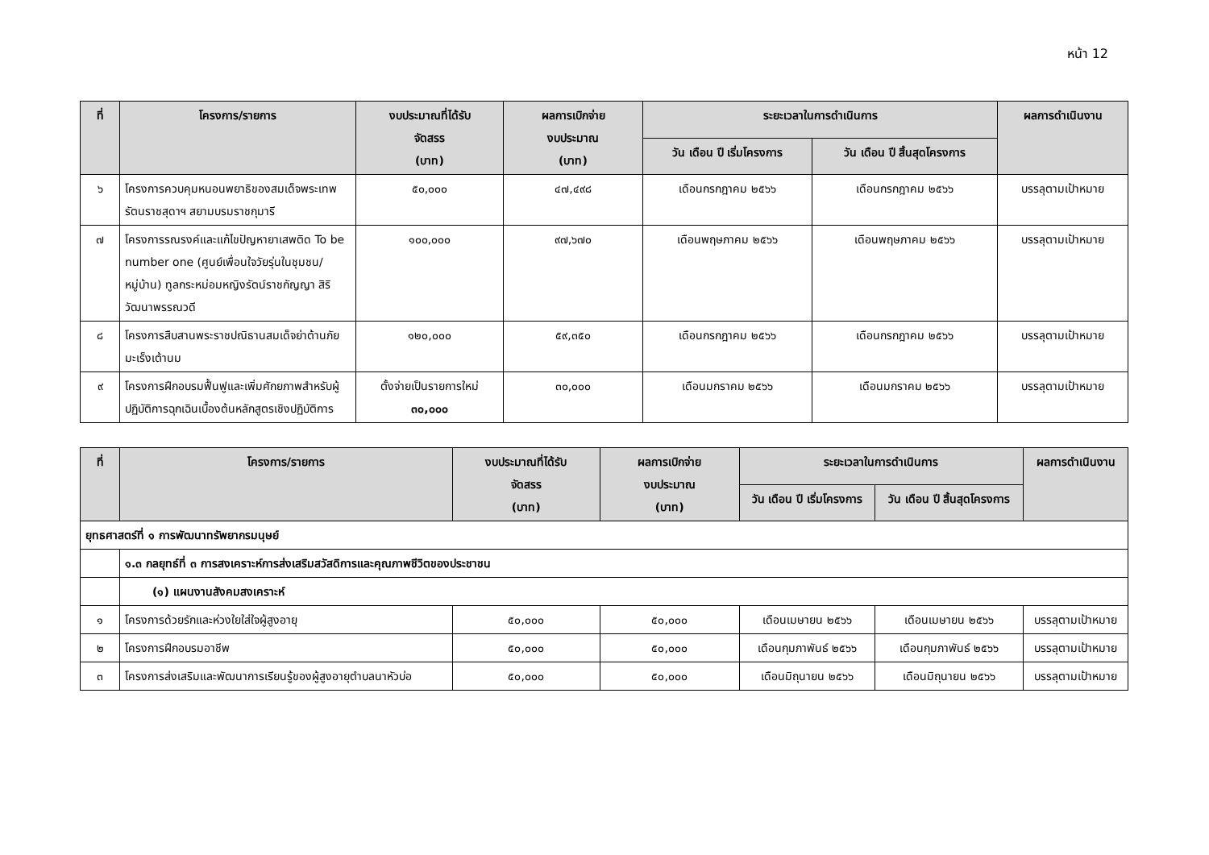หน้า 12
| ที่ | โครงการ/รายการ | งบประมาณที่ได้รับ จัดสรร (บาท) | ผลการเบิกจ่าย งบประมาณ (บาท) | ระยะเวลาในการดำเนินการ | | ผลการดำเนินงาน |
| --- | --- | --- | --- | --- | --- | --- |
| | | | | วัน เดือน ปี เริ่มโครงการ | วัน เดือน ปี สิ้นสุดโครงการ | |
| ๖ | โครงการควบคุมหนอนพยาธิของสมเด็จพระเทพรัตนราชสุดาฯ สยามบรมราชกุมารี | ๕๐,๐๐๐ | ๔๗,๔๙๘ | เดือนกรกฎาคม ๒๕๖๖ | เดือนกรกฎาคม ๒๕๖๖ | บรรลุตามเป้าหมาย |
| ๗ | โครงการรณรงค์และแก้ไขปัญหายาเสพติด To be number one (ศูนย์เพื่อนใจวัยรุ่นในชุมชน/หมู่บ้าน) ทูลกระหม่อมหญิงรัตน์ราชกัญญา สิริวัฒนาพรรณวดี | ๑๐๐,๐๐๐ | ๙๗,๖๗๐ | เดือนพฤษภาคม ๒๕๖๖ | เดือนพฤษภาคม ๒๕๖๖ | บรรลุตามเป้าหมาย |
| ๘ | โครงการสืบสานพระราชปณิธานสมเด็จย่าต้านภัยมะเร็งเต้านม | ๑๒๐,๐๐๐ | ๕๙,๓๕๐ | เดือนกรกฎาคม ๒๕๖๖ | เดือนกรกฎาคม ๒๕๖๖ | บรรลุตามเป้าหมาย |
| ๙ | โครงการฝึกอบรมฟื้นฟูและเพิ่มศักยภาพสำหรับผู้ปฏิบัติการฉุกเฉินเบื้องต้นหลักสูตรเชิงปฏิบัติการ | ตั้งจ่ายเป็นรายการใหม่ ๓๐,๐๐๐ | ๓๐,๐๐๐ | เดือนมกราคม ๒๕๖๖ | เดือนมกราคม ๒๕๖๖ | บรรลุตามเป้าหมาย |
| ที่ | โครงการ/รายการ | งบประมาณที่ได้รับ จัดสรร (บาท) | ผลการเบิกจ่าย งบประมาณ (บาท) | ระยะเวลาในการดำเนินการ | | ผลการดำเนินงาน |
| --- | --- | --- | --- | --- | --- | --- |
| | | | | วัน เดือน ปี เริ่มโครงการ | วัน เดือน ปี สิ้นสุดโครงการ | |
| ยุทธศาสตร์ที่ ๑ การพัฒนาทรัพยากรมนุษย์ | | | | | | |
| | ๑.๓ กลยุทธ์ที่ ๓ การสงเคราะห์การส่งเสริมสวัสดิการและคุณภาพชีวิตของประชาชน | | | | | |
| | (๑) แผนงานสังคมสงเคราะห์ | | | | | |
| ๑ | โครงการด้วยรักและห่วงใยใส่ใจผู้สูงอายุ | ๕๐,๐๐๐ | ๕๐,๐๐๐ | เดือนเมษายน ๒๕๖๖ | เดือนเมษายน ๒๕๖๖ | บรรลุตามเป้าหมาย |
| ๒ | โครงการฝึกอบรมอาชีพ | ๕๐,๐๐๐ | ๕๐,๐๐๐ | เดือนกุมภาพันธ์ ๒๕๖๖ | เดือนกุมภาพันธ์ ๒๕๖๖ | บรรลุตามเป้าหมาย |
| ๓ | โครงการส่งเสริมและพัฒนาการเรียนรู้ของผู้สูงอายุตำบลนาหัวบ่อ | ๕๐,๐๐๐ | ๕๐,๐๐๐ | เดือนมิถุนายน ๒๕๖๖ | เดือนมิถุนายน ๒๕๖๖ | บรรลุตามเป้าหมาย |